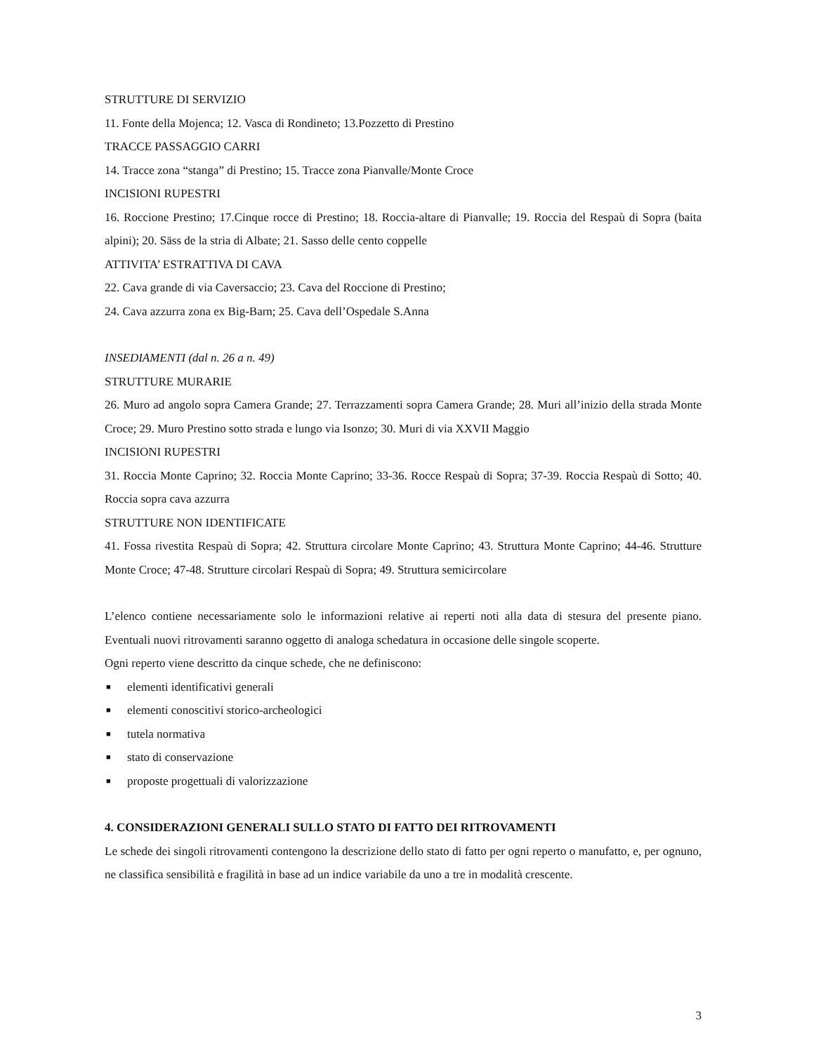STRUTTURE DI SERVIZIO
11. Fonte della Mojenca; 12. Vasca di Rondineto; 13.Pozzetto di Prestino
TRACCE PASSAGGIO CARRI
14. Tracce zona “stanga” di Prestino; 15. Tracce zona Pianvalle/Monte Croce
INCISIONI RUPESTRI
16. Roccione Prestino; 17.Cinque rocce di Prestino; 18. Roccia-altare di Pianvalle; 19. Roccia del Respaù di Sopra (baita alpini); 20. Säss de la stria di Albate; 21. Sasso delle cento coppelle
ATTIVITA’ ESTRATTIVA DI CAVA
22. Cava grande di via Caversaccio; 23. Cava del Roccione di Prestino;
24. Cava azzurra zona ex Big-Barn; 25. Cava dell’Ospedale S.Anna
INSEDIAMENTI (dal n. 26 a n. 49)
STRUTTURE MURARIE
26. Muro ad angolo sopra Camera Grande; 27. Terrazzamenti sopra Camera Grande; 28. Muri all’inizio della strada Monte Croce; 29. Muro Prestino sotto strada e lungo via Isonzo; 30. Muri di via XXVII Maggio
INCISIONI RUPESTRI
31. Roccia Monte Caprino; 32. Roccia Monte Caprino; 33-36. Rocce Respaù di Sopra; 37-39. Roccia Respaù di Sotto; 40. Roccia sopra cava azzurra
STRUTTURE NON IDENTIFICATE
41. Fossa rivestita Respaù di Sopra; 42. Struttura circolare Monte Caprino; 43. Struttura Monte Caprino; 44-46. Strutture Monte Croce; 47-48. Strutture circolari Respaù di Sopra; 49. Struttura semicircolare
L’elenco contiene necessariamente solo le informazioni relative ai reperti noti alla data di stesura del presente piano. Eventuali nuovi ritrovamenti saranno oggetto di analoga schedatura in occasione delle singole scoperte.
Ogni reperto viene descritto da cinque schede, che ne definiscono:
■ elementi identificativi generali
■ elementi conoscitivi storico-archeologici
■ tutela normativa
■ stato di conservazione
■ proposte progettuali di valorizzazione
4. CONSIDERAZIONI GENERALI SULLO STATO DI FATTO DEI RITROVAMENTI
Le schede dei singoli ritrovamenti contengono la descrizione dello stato di fatto per ogni reperto o manufatto, e, per ognuno, ne classifica sensibilità e fragilità in base ad un indice variabile da uno a tre in modalità crescente.
3